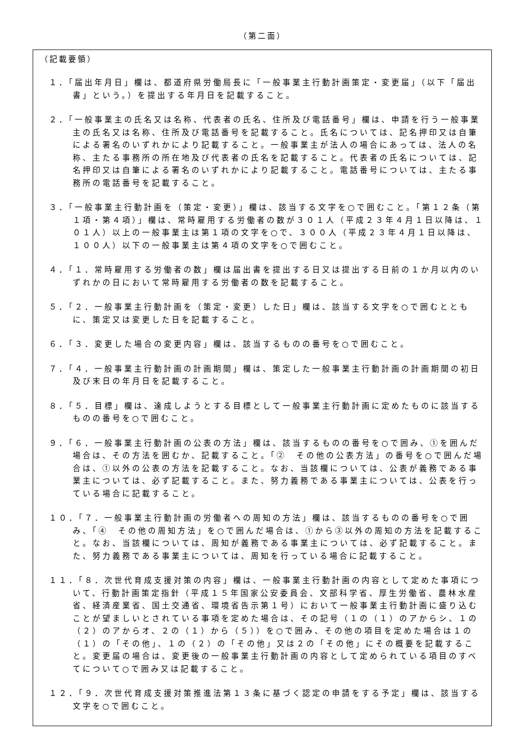（第二面）
（記載要領）
１．「届出年月日」欄は、都道府県労働局長に「一般事業主行動計画策定・変更届」（以下「届出書」という。）を提出する年月日を記載すること。
２．「一般事業主の氏名又は名称、代表者の氏名、住所及び電話番号」欄は、申請を行う一般事業主の氏名又は名称、住所及び電話番号を記載すること。氏名については、記名押印又は自筆による署名のいずれかにより記載すること。一般事業主が法人の場合にあっては、法人の名称、主たる事務所の所在地及び代表者の氏名を記載すること。代表者の氏名については、記名押印又は自筆による署名のいずれかにより記載すること。電話番号については、主たる事務所の電話番号を記載すること。
３．「一般事業主行動計画を（策定・変更）」欄は、該当する文字を○で囲むこと。「第１２条（第１項・第４項）」欄は、常時雇用する労働者の数が３０１人（平成２３年４月１日以降は、１０１人）以上の一般事業主は第１項の文字を○で、３００人（平成２３年４月１日以降は、１００人）以下の一般事業主は第４項の文字を○で囲むこと。
４．「１．常時雇用する労働者の数」欄は届出書を提出する日又は提出する日前の１か月以内のいずれかの日において常時雇用する労働者の数を記載すること。
５．「２．一般事業主行動計画を（策定・変更）した日」欄は、該当する文字を○で囲むとともに、策定又は変更した日を記載すること。
６．「３．変更した場合の変更内容」欄は、該当するものの番号を○で囲むこと。
７．「４．一般事業主行動計画の計画期間」欄は、策定した一般事業主行動計画の計画期間の初日及び末日の年月日を記載すること。
８．「５．目標」欄は、達成しようとする目標として一般事業主行動計画に定めたものに該当するものの番号を○で囲むこと。
９．「６．一般事業主行動計画の公表の方法」欄は、該当するものの番号を○で囲み、①を囲んだ場合は、その方法を囲むか、記載すること。「②　その他の公表方法」の番号を○で囲んだ場合は、①以外の公表の方法を記載すること。なお、当該欄については、公表が義務である事業主については、必ず記載すること。また、努力義務である事業主については、公表を行っている場合に記載すること。
１０．「７．一般事業主行動計画の労働者への周知の方法」欄は、該当するものの番号を○で囲み、「④　その他の周知方法」を○で囲んだ場合は、①から③以外の周知の方法を記載すること。なお、当該欄については、周知が義務である事業主については、必ず記載すること。また、努力義務である事業主については、周知を行っている場合に記載すること。
１１．「８．次世代育成支援対策の内容」欄は、一般事業主行動計画の内容として定めた事項について、行動計画策定指針（平成１５年国家公安委員会、文部科学省、厚生労働省、農林水産省、経済産業省、国土交通省、環境省告示第１号）において一般事業主行動計画に盛り込むことが望ましいとされている事項を定めた場合は、その記号（１の（１）のアからシ、１の（２）のアからオ、２の（１）から（５））を○で囲み、その他の項目を定めた場合は１の（１）の「その他」、１の（２）の「その他」又は２の「その他」にその概要を記載すること。変更届の場合は、変更後の一般事業主行動計画の内容として定められている項目のすべてについて○で囲み又は記載すること。
１２．「９．次世代育成支援対策推進法第１３条に基づく認定の申請をする予定」欄は、該当する文字を○で囲むこと。